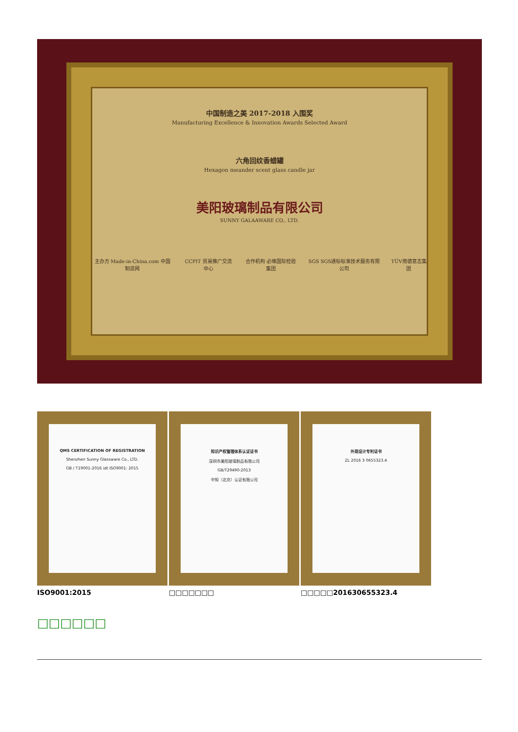中国制造之美 2017-2018 入围奖
Manufacturing Excellence & Innovation Awards Selected Award
六角回纹香蜡罐
Hexagon meander scent glass candle jar
美阳玻璃制品有限公司
SUNNY GALAAWARE CO., LTD.
主办方 Made-in-China.com 中国制造网 CCPIT 贸易推广交流中心 合作机构 必维国际检验集团 SGS SGS通标标准技术服务有限公司 TÜV南德意志集团
QMS CERTIFICATION OF REGISTRATION
Shenzhen Sunny Glassware Co., LTD.
GB / T19001-2016 idt ISO9001: 2015
ISO9001:2015
知识产权管理体系认证证书
深圳市美阳玻璃制品有限公司
GB/T29490-2013
中知（北京）认证有限公司
□□□□□□□
外观设计专利证书
ZL 2016 3 0655323.4
□□□□□201630655323.4
□□□□□□